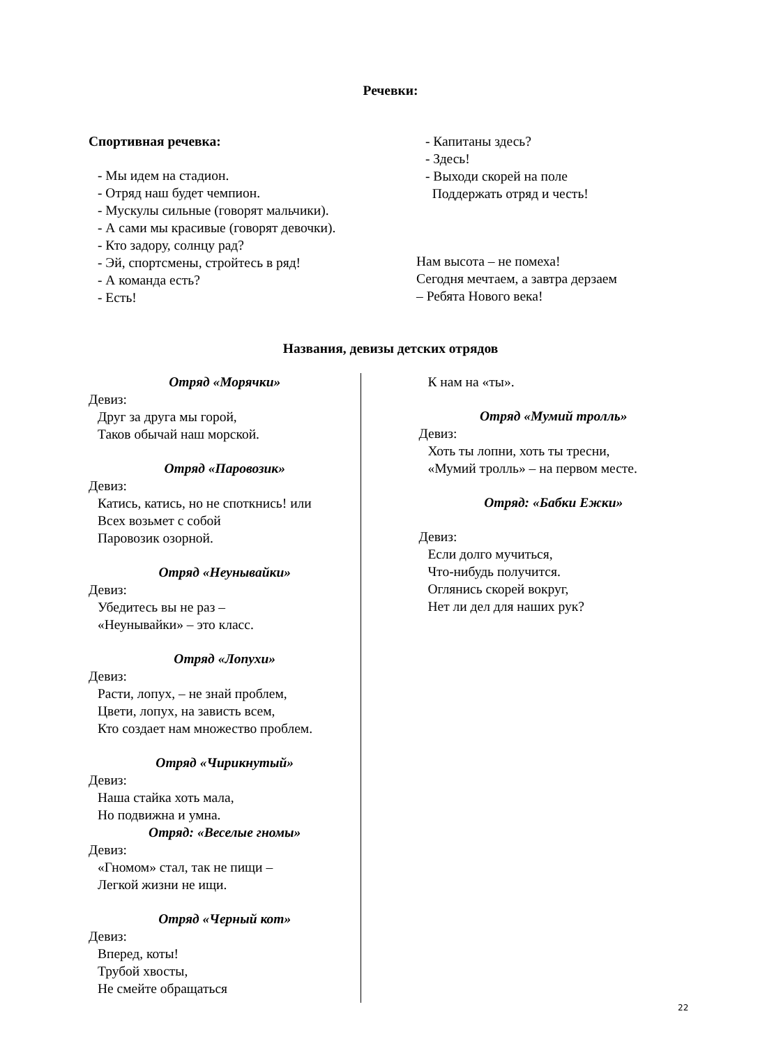Речевки:
Спортивная речевка:
- Мы идем на стадион.
- Отряд наш будет чемпион.
- Мускулы сильные (говорят мальчики).
- А сами мы красивые (говорят девочки).
- Кто задору, солнцу рад?
- Эй, спортсмены, стройтесь в ряд!
- А команда есть?
- Есть!
- Капитаны здесь?
- Здесь!
- Выходи скорей на поле
Поддержать отряд и честь!
Нам высота – не помеха!
Сегодня мечтаем, а завтра дерзаем
– Ребята Нового века!
Названия, девизы детских отрядов
Отряд «Морячки»
Девиз:
Друг за друга мы горой,
Таков обычай наш морской.
Отряд «Паровозик»
Девиз:
Катись, катись, но не споткнись! или
Всех возьмет с собой
Паровозик озорной.
Отряд «Неунывайки»
Девиз:
Убедитесь вы не раз –
«Неунывайки» – это класс.
Отряд «Лопухи»
Девиз:
Расти, лопух, – не знай проблем,
Цвети, лопух, на зависть всем,
Кто создает нам множество проблем.
Отряд «Чирикнутый»
Девиз:
Наша стайка хоть мала,
Но подвижна и умна.
Отряд: «Веселые гномы»
Девиз:
«Гномом» стал, так не пищи –
Легкой жизни не ищи.
Отряд «Черный кот»
Девиз:
Вперед, коты!
Трубой хвосты,
Не смейте обращаться
К нам на «ты».
Отряд «Мумий тролль»
Девиз:
Хоть ты лопни, хоть ты тресни,
«Мумий тролль» – на первом месте.
Отряд: «Бабки Ежки»
Девиз:
Если долго мучиться,
Что-нибудь получится.
Оглянись скорей вокруг,
Нет ли дел для наших рук?
22